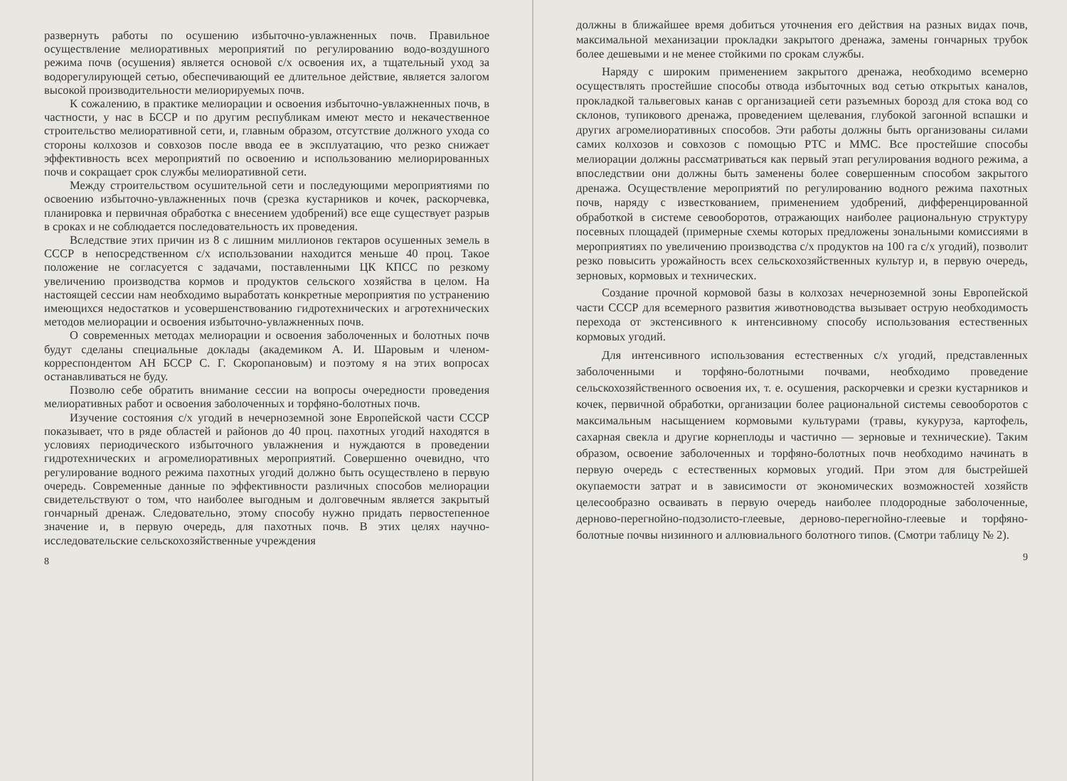развернуть работы по осушению избыточно-увлажненных почв. Правильное осуществление мелиоративных мероприятий по регулированию водо-воздушного режима почв (осушения) является основой с/х освоения их, а тщательный уход за водорегулирующей сетью, обеспечивающий ее длительное действие, является залогом высокой производительности мелиорируемых почв.
К сожалению, в практике мелиорации и освоения избыточно-увлажненных почв, в частности, у нас в БССР и по другим республикам имеют место и некачественное строительство мелиоративной сети, и, главным образом, отсутствие должного ухода со стороны колхозов и совхозов после ввода ее в эксплуатацию, что резко снижает эффективность всех мероприятий по освоению и использованию мелиорированных почв и сокращает срок службы мелиоративной сети.
Между строительством осушительной сети и последующими мероприятиями по освоению избыточно-увлажненных почв (срезка кустарников и кочек, раскорчевка, планировка и первичная обработка с внесением удобрений) все еще существует разрыв в сроках и не соблюдается последовательность их проведения.
Вследствие этих причин из 8 с лишним миллионов гектаров осушенных земель в СССР в непосредственном с/х использовании находится меньше 40 проц. Такое положение не согласуется с задачами, поставленными ЦК КПСС по резкому увеличению производства кормов и продуктов сельского хозяйства в целом. На настоящей сессии нам необходимо выработать конкретные мероприятия по устранению имеющихся недостатков и усовершенствованию гидротехнических и агротехнических методов мелиорации и освоения избыточно-увлажненных почв.
О современных методах мелиорации и освоения заболоченных и болотных почв будут сделаны специальные доклады (академиком А. И. Шаровым и членом-корреспондентом АН БССР С. Г. Скоропановым) и поэтому я на этих вопросах останавливаться не буду.
Позволю себе обратить внимание сессии на вопросы очередности проведения мелиоративных работ и освоения заболоченных и торфяно-болотных почв.
Изучение состояния с/х угодий в нечерноземной зоне Европейской части СССР показывает, что в ряде областей и районов до 40 проц. пахотных угодий находятся в условиях периодического избыточного увлажнения и нуждаются в проведении гидротехнических и агромелиоративных мероприятий. Совершенно очевидно, что регулирование водного режима пахотных угодий должно быть осуществлено в первую очередь. Современные данные по эффективности различных способов мелиорации свидетельствуют о том, что наиболее выгодным и долговечным является закрытый гончарный дренаж. Следовательно, этому способу нужно придать первостепенное значение и, в первую очередь, для пахотных почв. В этих целях научно-исследовательские сельскохозяйственные учреждения
8
должны в ближайшее время добиться уточнения его действия на разных видах почв, максимальной механизации прокладки закрытого дренажа, замены гончарных трубок более дешевыми и не менее стойкими по срокам службы.
Наряду с широким применением закрытого дренажа, необходимо всемерно осуществлять простейшие способы отвода избыточных вод сетью открытых каналов, прокладкой тальвеговых канав с организацией сети разъемных борозд для стока вод со склонов, тупикового дренажа, проведением щелевания, глубокой загонной вспашки и других агромелиоративных способов. Эти работы должны быть организованы силами самих колхозов и совхозов с помощью РТС и ММС. Все простейшие способы мелиорации должны рассматриваться как первый этап регулирования водного режима, а впоследствии они должны быть заменены более совершенным способом закрытого дренажа. Осуществление мероприятий по регулированию водного режима пахотных почв, наряду с известкованием, применением удобрений, дифференцированной обработкой в системе севооборотов, отражающих наиболее рациональную структуру посевных площадей (примерные схемы которых предложены зональными комиссиями в мероприятиях по увеличению производства с/х продуктов на 100 га с/х угодий), позволит резко повысить урожайность всех сельскохозяйственных культур и, в первую очередь, зерновых, кормовых и технических.
Создание прочной кормовой базы в колхозах нечерноземной зоны Европейской части СССР для всемерного развития животноводства вызывает острую необходимость перехода от экстенсивного к интенсивному способу использования естественных кормовых угодий.
Для интенсивного использования естественных с/х угодий, представленных заболоченными и торфяно-болотными почвами, необходимо проведение сельскохозяйственного освоения их, т. е. осушения, раскорчевки и срезки кустарников и кочек, первичной обработки, организации более рациональной системы севооборотов с максимальным насыщением кормовыми культурами (травы, кукуруза, картофель, сахарная свекла и другие корнеплоды и частично — зерновые и технические). Таким образом, освоение заболоченных и торфяно-болотных почв необходимо начинать в первую очередь с естественных кормовых угодий. При этом для быстрейшей окупаемости затрат и в зависимости от экономических возможностей хозяйств целесообразно осваивать в первую очередь наиболее плодородные заболоченные, дерново-перегнойно-подзолисто-глеевые, дерново-перегнойно-глеевые и торфяно-болотные почвы низинного и аллювиального болотного типов. (Смотри таблицу № 2).
9